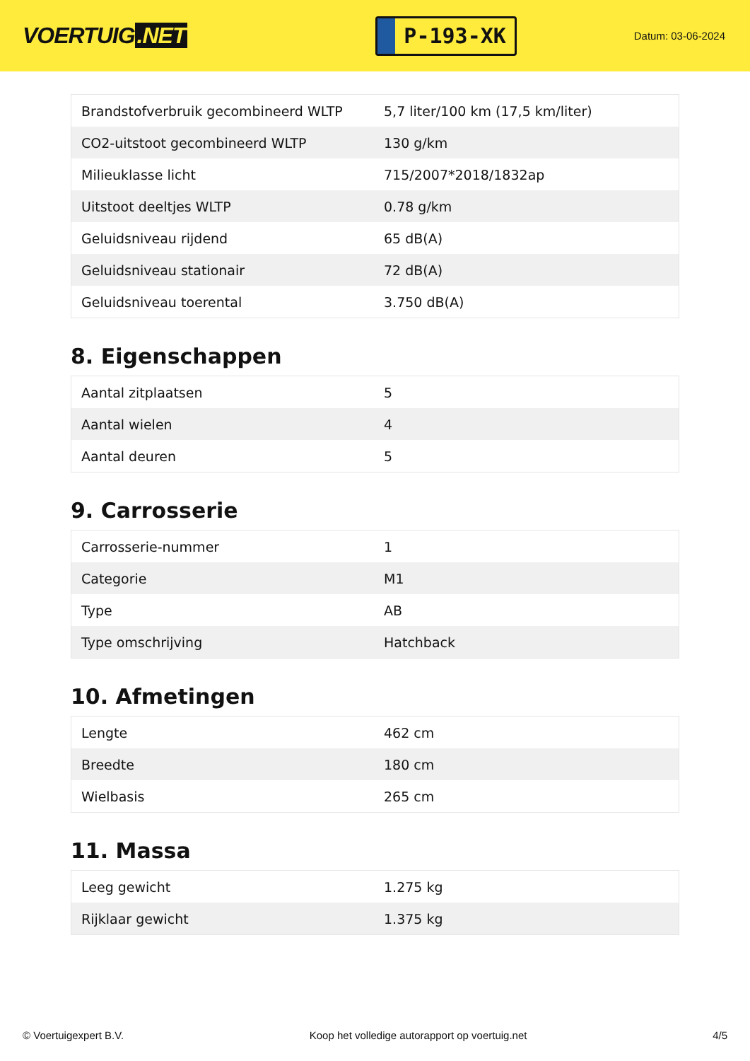VOERTUIG.NET
P-193-XK
Datum: 03-06-2024
| Brandstofverbruik gecombineerd WLTP | 5,7 liter/100 km (17,5 km/liter) |
| CO2-uitstoot gecombineerd WLTP | 130 g/km |
| Milieuklasse licht | 715/2007*2018/1832ap |
| Uitstoot deeltjes WLTP | 0.78 g/km |
| Geluidsniveau rijdend | 65 dB(A) |
| Geluidsniveau stationair | 72 dB(A) |
| Geluidsniveau toerental | 3.750 dB(A) |
8. Eigenschappen
| Aantal zitplaatsen | 5 |
| Aantal wielen | 4 |
| Aantal deuren | 5 |
9. Carrosserie
| Carrosserie-nummer | 1 |
| Categorie | M1 |
| Type | AB |
| Type omschrijving | Hatchback |
10. Afmetingen
| Lengte | 462 cm |
| Breedte | 180 cm |
| Wielbasis | 265 cm |
11. Massa
| Leeg gewicht | 1.275 kg |
| Rijklaar gewicht | 1.375 kg |
© Voertuigexpert B.V. Koop het volledige autorapport op voertuig.net 4/5